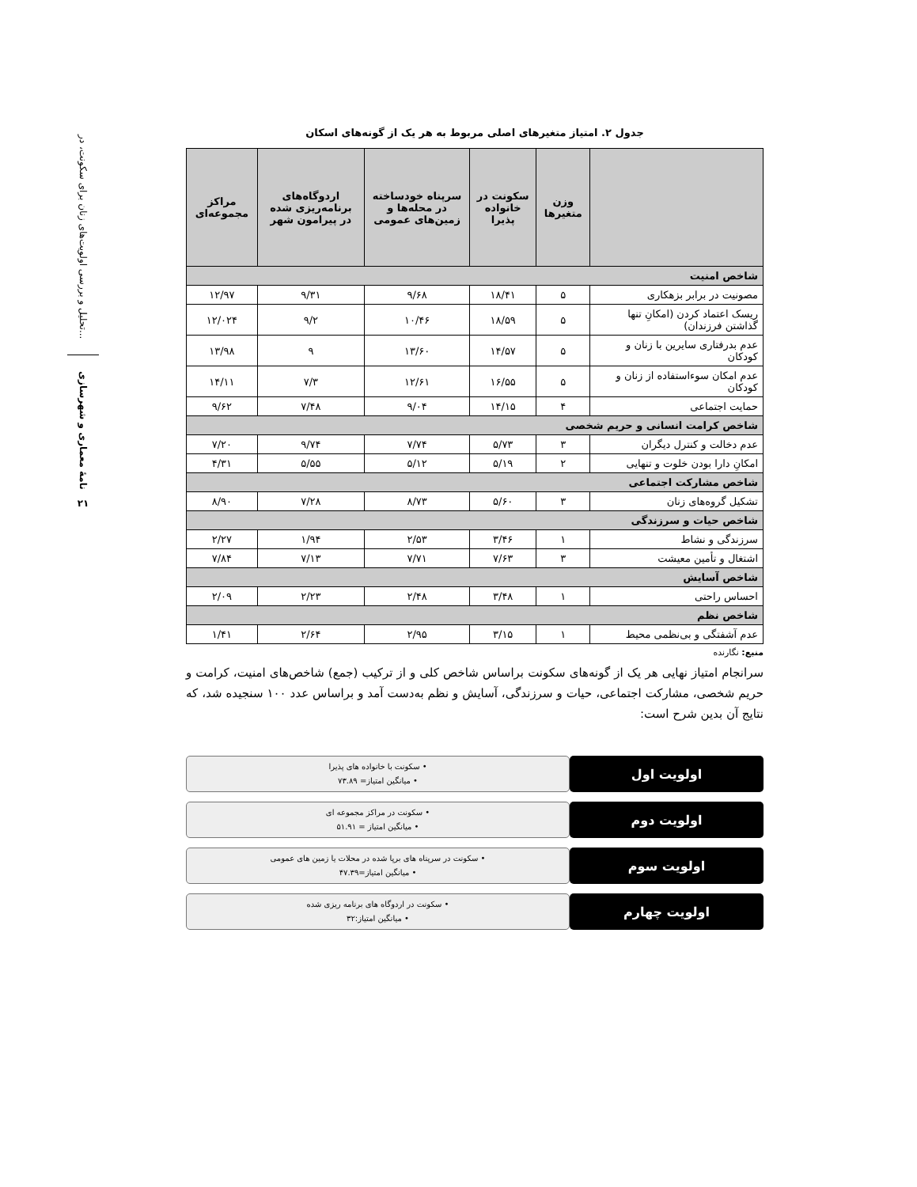تحلیل و بررسی اولویت‌های زنان برای سکونت، در...
نامهٔ معماری و شهرسازی
۲۱
جدول ۲. امتیاز متغیرهای اصلی مربوط به هر یک از گونه‌های اسکان
| | وزن متغیرها | سکونت در خانواده پذیرا | سرپناه خودساخته در محله‌ها و زمین‌های عمومی | اردوگاه‌های برنامه‌ریزی شده در پیرامون شهر | مراکز مجموعه‌ای |
| --- | --- | --- | --- | --- | --- |
| شاخص امنیت | | | | | |
| مصونیت در برابر بزهکاری | ۵ | ۱۸/۴۱ | ۹/۶۸ | ۹/۳۱ | ۱۲/۹۷ |
| ریسک اعتماد کردن (امکانِ تنها گذاشتن فرزندان) | ۵ | ۱۸/۵۹ | ۱۰/۴۶ | ۹/۲ | ۱۲/۰۲۴ |
| عدم بدرفتاری سایرین با زنان و کودکان | ۵ | ۱۴/۵۷ | ۱۳/۶۰ | ۹ | ۱۳/۹۸ |
| عدم امکان سوءاستفاده از زنان و کودکان | ۵ | ۱۶/۵۵ | ۱۲/۶۱ | ۷/۳ | ۱۴/۱۱ |
| حمایت اجتماعی | ۴ | ۱۴/۱۵ | ۹/۰۴ | ۷/۴۸ | ۹/۶۲ |
| شاخص کرامت انسانی و حریم شخصی | | | | | |
| عدم دخالت و کنترل دیگران | ۳ | ۵/۷۳ | ۷/۷۴ | ۹/۷۴ | ۷/۲۰ |
| امکانِ دارا بودن خلوت و تنهایی | ۲ | ۵/۱۹ | ۵/۱۲ | ۵/۵۵ | ۴/۳۱ |
| شاخص مشارکت اجتماعی | | | | | |
| تشکیل گروه‌های زنان | ۳ | ۵/۶۰ | ۸/۷۳ | ۷/۲۸ | ۸/۹۰ |
| شاخص حیات و سرزندگی | | | | | |
| سرزندگی و نشاط | ۱ | ۳/۴۶ | ۲/۵۳ | ۱/۹۴ | ۲/۲۷ |
| اشتغال و تأمین معیشت | ۳ | ۷/۶۳ | ۷/۷۱ | ۷/۱۳ | ۷/۸۴ |
| شاخص آسایش | | | | | |
| احساس راحتی | ۱ | ۳/۴۸ | ۲/۴۸ | ۲/۲۳ | ۲/۰۹ |
| شاخص نظم | | | | | |
| عدم آشفتگی و بی‌نظمی محیط | ۱ | ۳/۱۵ | ۲/۹۵ | ۲/۶۴ | ۱/۴۱ |
منبع: نگارنده
سرانجام امتیاز نهایی هر یک از گونه‌های سکونت براساس شاخص کلی و از ترکیب (جمع) شاخص‌های امنیت، کرامت و حریم شخصی، مشارکت اجتماعی، حیات و سرزندگی، آسایش و نظم به‌دست آمد و براساس عدد ۱۰۰ سنجیده شد، که نتایج آن بدین شرح است:
اولویت اول
• سکونت با خانواده های پذیرا
• میانگین امتیاز= ۷۳.۸۹
اولویت دوم
• سکونت در مراکز مجموعه ای
• میانگین امتیاز = ۵۱.۹۱
اولویت سوم
• سکونت در سرپناه های برپا شده در محلات یا زمین های عمومی
• میانگین امتیاز=۴۷.۳۹
اولویت چهارم
• سکونت در اردوگاه های برنامه ریزی شده
• میانگین امتیاز:۳۲